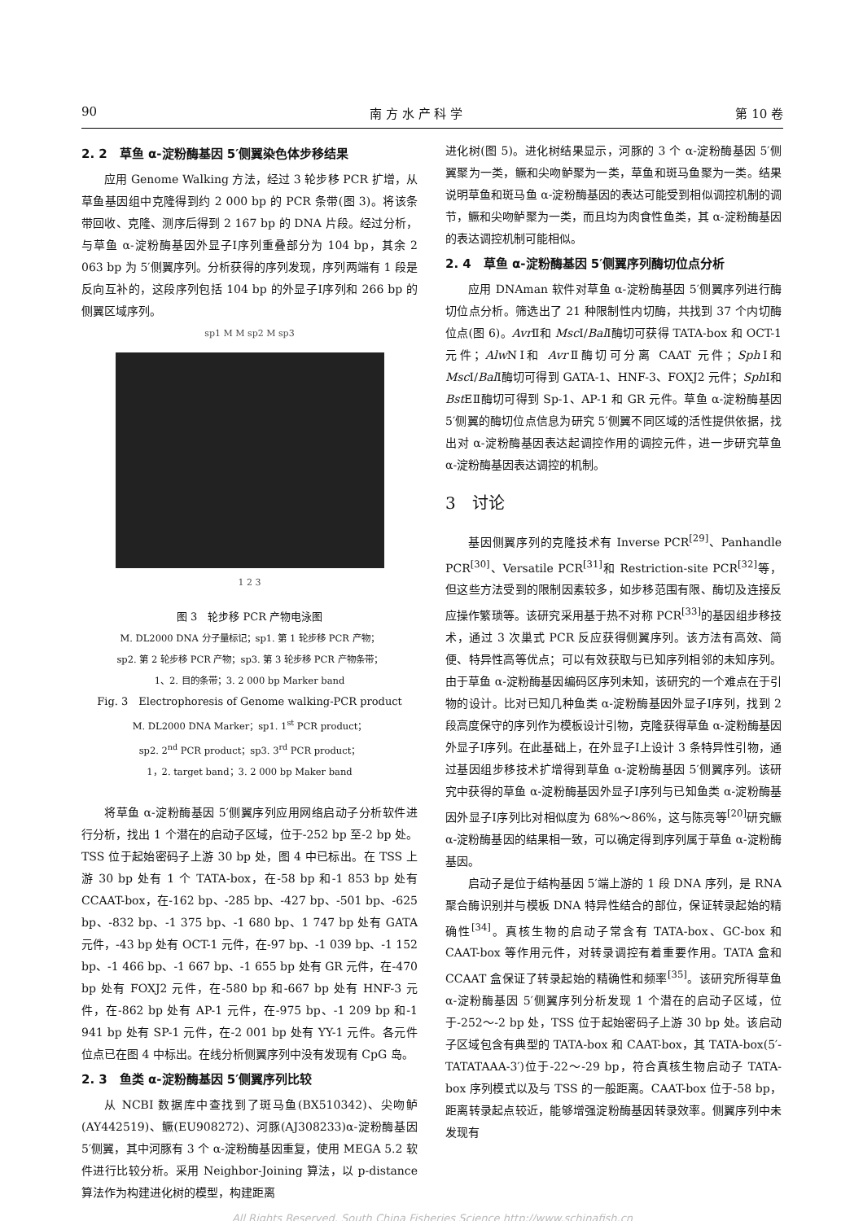90 南 方 水 产 科 学 第 10 卷
2. 2　草鱼 α-淀粉酶基因 5′侧翼染色体步移结果
应用 Genome Walking 方法，经过 3 轮步移 PCR 扩增，从草鱼基因组中克隆得到约 2 000 bp 的 PCR 条带(图 3)。将该条带回收、克隆、测序后得到 2 167 bp 的 DNA 片段。经过分析，与草鱼 α-淀粉酶基因外显子Ⅰ序列重叠部分为 104 bp，其余 2 063 bp 为 5′侧翼序列。分析获得的序列发现，序列两端有 1 段是反向互补的，这段序列包括 104 bp 的外显子Ⅰ序列和 266 bp 的侧翼区域序列。
sp1 M M sp2 M sp3
1 2 3
图 3　轮步移 PCR 产物电泳图
M. DL2000 DNA 分子量标记；sp1. 第 1 轮步移 PCR 产物；
sp2. 第 2 轮步移 PCR 产物；sp3. 第 3 轮步移 PCR 产物条带；
1、2. 目的条带；3. 2 000 bp Marker band
Fig. 3　Electrophoresis of Genome walking-PCR product
M. DL2000 DNA Marker；sp1. 1<sup>st</sup> PCR product；
sp2. 2<sup>nd</sup> PCR product；sp3. 3<sup>rd</sup> PCR product；
1，2. target band；3. 2 000 bp Maker band
将草鱼 α-淀粉酶基因 5′侧翼序列应用网络启动子分析软件进行分析，找出 1 个潜在的启动子区域，位于-252 bp 至-2 bp 处。TSS 位于起始密码子上游 30 bp 处，图 4 中已标出。在 TSS 上游 30 bp 处有 1 个 TATA-box，在-58 bp 和-1 853 bp 处有 CCAAT-box，在-162 bp、-285 bp、-427 bp、-501 bp、-625 bp、-832 bp、-1 375 bp、-1 680 bp、1 747 bp 处有 GATA 元件，-43 bp 处有 OCT-1 元件，在-97 bp、-1 039 bp、-1 152 bp、-1 466 bp、-1 667 bp、-1 655 bp 处有 GR 元件，在-470 bp 处有 FOXJ2 元件，在-580 bp 和-667 bp 处有 HNF-3 元件，在-862 bp 处有 AP-1 元件，在-975 bp、-1 209 bp 和-1 941 bp 处有 SP-1 元件，在-2 001 bp 处有 YY-1 元件。各元件位点已在图 4 中标出。在线分析侧翼序列中没有发现有 CpG 岛。
2. 3　鱼类 α-淀粉酶基因 5′侧翼序列比较
从 NCBI 数据库中查找到了斑马鱼(BX510342)、尖吻鲈(AY442519)、鳜(EU908272)、河豚(AJ308233)α-淀粉酶基因 5′侧翼，其中河豚有 3 个 α-淀粉酶基因重复，使用 MEGA 5.2 软件进行比较分析。采用 Neighbor-Joining 算法，以 p-distance 算法作为构建进化树的模型，构建距离
进化树(图 5)。进化树结果显示，河豚的 3 个 α-淀粉酶基因 5′侧翼聚为一类，鳜和尖吻鲈聚为一类，草鱼和斑马鱼聚为一类。结果说明草鱼和斑马鱼 α-淀粉酶基因的表达可能受到相似调控机制的调节，鳜和尖吻鲈聚为一类，而且均为肉食性鱼类，其 α-淀粉酶基因的表达调控机制可能相似。
2. 4　草鱼 α-淀粉酶基因 5′侧翼序列酶切位点分析
应用 DNAman 软件对草鱼 α-淀粉酶基因 5′侧翼序列进行酶切位点分析。筛选出了 21 种限制性内切酶，共找到 37 个内切酶位点(图 6)。Avr Ⅱ和 Msc Ⅰ/Bal Ⅰ酶切可获得 TATA-box 和 OCT-1 元件；Alw NⅠ和 Avr Ⅱ酶切可分离 CAAT 元件；Sph Ⅰ和 Msc Ⅰ/Bal Ⅰ酶切可得到 GATA-1、HNF-3、FOXJ2 元件；Sph Ⅰ和 Bst EⅡ酶切可得到 Sp-1、AP-1 和 GR 元件。草鱼 α-淀粉酶基因 5′侧翼的酶切位点信息为研究 5′侧翼不同区域的活性提供依据，找出对 α-淀粉酶基因表达起调控作用的调控元件，进一步研究草鱼 α-淀粉酶基因表达调控的机制。
3　讨论
基因侧翼序列的克隆技术有 Inverse PCR<sup>[29]</sup>、Panhandle PCR<sup>[30]</sup>、Versatile PCR<sup>[31]</sup>和 Restriction-site PCR<sup>[32]</sup>等，但这些方法受到的限制因素较多，如步移范围有限、酶切及连接反应操作繁琐等。该研究采用基于热不对称 PCR<sup>[33]</sup>的基因组步移技术，通过 3 次巢式 PCR 反应获得侧翼序列。该方法有高效、简便、特异性高等优点；可以有效获取与已知序列相邻的未知序列。由于草鱼 α-淀粉酶基因编码区序列未知，该研究的一个难点在于引物的设计。比对已知几种鱼类 α-淀粉酶基因外显子Ⅰ序列，找到 2 段高度保守的序列作为模板设计引物，克隆获得草鱼 α-淀粉酶基因外显子Ⅰ序列。在此基础上，在外显子Ⅰ上设计 3 条特异性引物，通过基因组步移技术扩增得到草鱼 α-淀粉酶基因 5′侧翼序列。该研究中获得的草鱼 α-淀粉酶基因外显子Ⅰ序列与已知鱼类 α-淀粉酶基因外显子Ⅰ序列比对相似度为 68%～86%，这与陈亮等<sup>[20]</sup>研究鳜 α-淀粉酶基因的结果相一致，可以确定得到序列属于草鱼 α-淀粉酶基因。
启动子是位于结构基因 5′端上游的 1 段 DNA 序列，是 RNA 聚合酶识别并与模板 DNA 特异性结合的部位，保证转录起始的精确性<sup>[34]</sup>。真核生物的启动子常含有 TATA-box、GC-box 和 CAAT-box 等作用元件，对转录调控有着重要作用。TATA 盒和 CCAAT 盒保证了转录起始的精确性和频率<sup>[35]</sup>。该研究所得草鱼 α-淀粉酶基因 5′侧翼序列分析发现 1 个潜在的启动子区域，位于-252～-2 bp 处，TSS 位于起始密码子上游 30 bp 处。该启动子区域包含有典型的 TATA-box 和 CAAT-box，其 TATA-box(5′-TATATAAA-3′)位于-22～-29 bp，符合真核生物启动子 TATA-box 序列模式以及与 TSS 的一般距离。CAAT-box 位于-58 bp，距离转录起点较近，能够增强淀粉酶基因转录效率。侧翼序列中未发现有
All Rights Reserved. South China Fisheries Science http://www.schinafish.cn